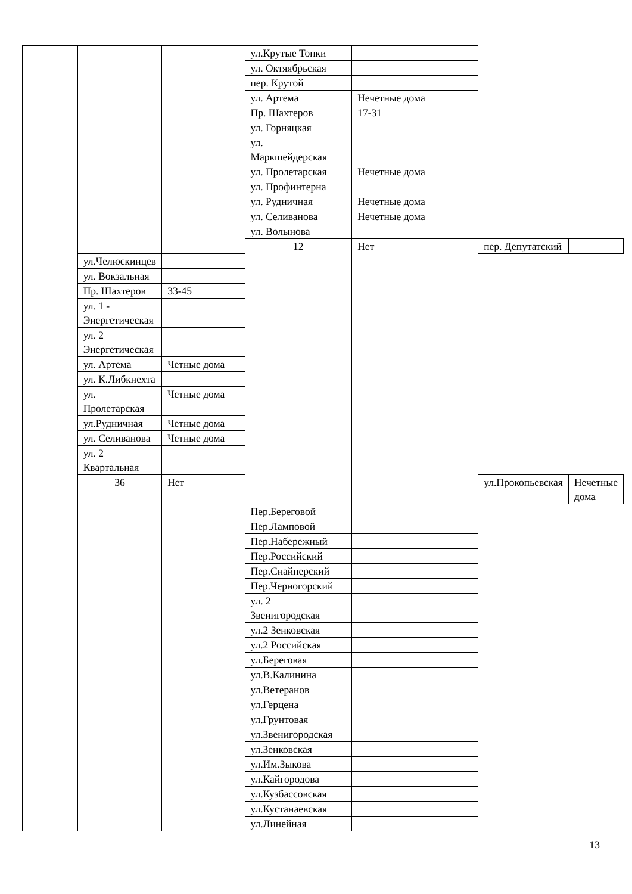| | | | ул.Крутые Топки | | | |
| | | | ул. Октяябрьская | | | |
| | | | пер. Крутой | | | |
| | | | ул. Артема | Нечетные дома | | |
| | | | Пр. Шахтеров | 17-31 | | |
| | | | ул. Горняцкая | | | |
| | | | ул. Маркшейдерская | | | |
| | | | ул. Пролетарская | Нечетные дома | | |
| | | | ул. Профинтерна | | | |
| | | | ул. Рудничная | Нечетные дома | | |
| | | | ул. Селиванова | Нечетные дома | | |
| | | | ул. Волынова | | | |
| | | | 12 | Нет | пер. Депутатский | |
| | ул.Челюскинцев | | | | | |
| | ул. Вокзальная | | | | | |
| | Пр. Шахтеров | 33-45 | | | | |
| | ул. 1 - Энергетическая | | | | | |
| | ул. 2 Энергетическая | | | | | |
| | ул. Артема | Четные дома | | | | |
| | ул. К.Либкнехта | | | | | |
| | ул. Пролетарская | Четные дома | | | | |
| | ул.Рудничная | Четные дома | | | | |
| | ул. Селиванова | Четные дома | | | | |
| | ул. 2 Квартальная | | | | | |
| | 36 | Нет | | | ул.Прокопьевская | Нечетные дома |
| | | | Пер.Береговой | | | |
| | | | Пер.Ламповой | | | |
| | | | Пер.Набережный | | | |
| | | | Пер.Российский | | | |
| | | | Пер.Снайперский | | | |
| | | | Пер.Черногорский | | | |
| | | | ул. 2 Звенигородская | | | |
| | | | ул.2 Зенковская | | | |
| | | | ул.2 Российская | | | |
| | | | ул.Береговая | | | |
| | | | ул.В.Калинина | | | |
| | | | ул.Ветеранов | | | |
| | | | ул.Герцена | | | |
| | | | ул.Грунтовая | | | |
| | | | ул.Звенигородская | | | |
| | | | ул.Зенковская | | | |
| | | | ул.Им.Зыкова | | | |
| | | | ул.Кайгородова | | | |
| | | | ул.Кузбассовская | | | |
| | | | ул.Кустанаевская | | | |
| | | | ул.Линейная | | | |
13